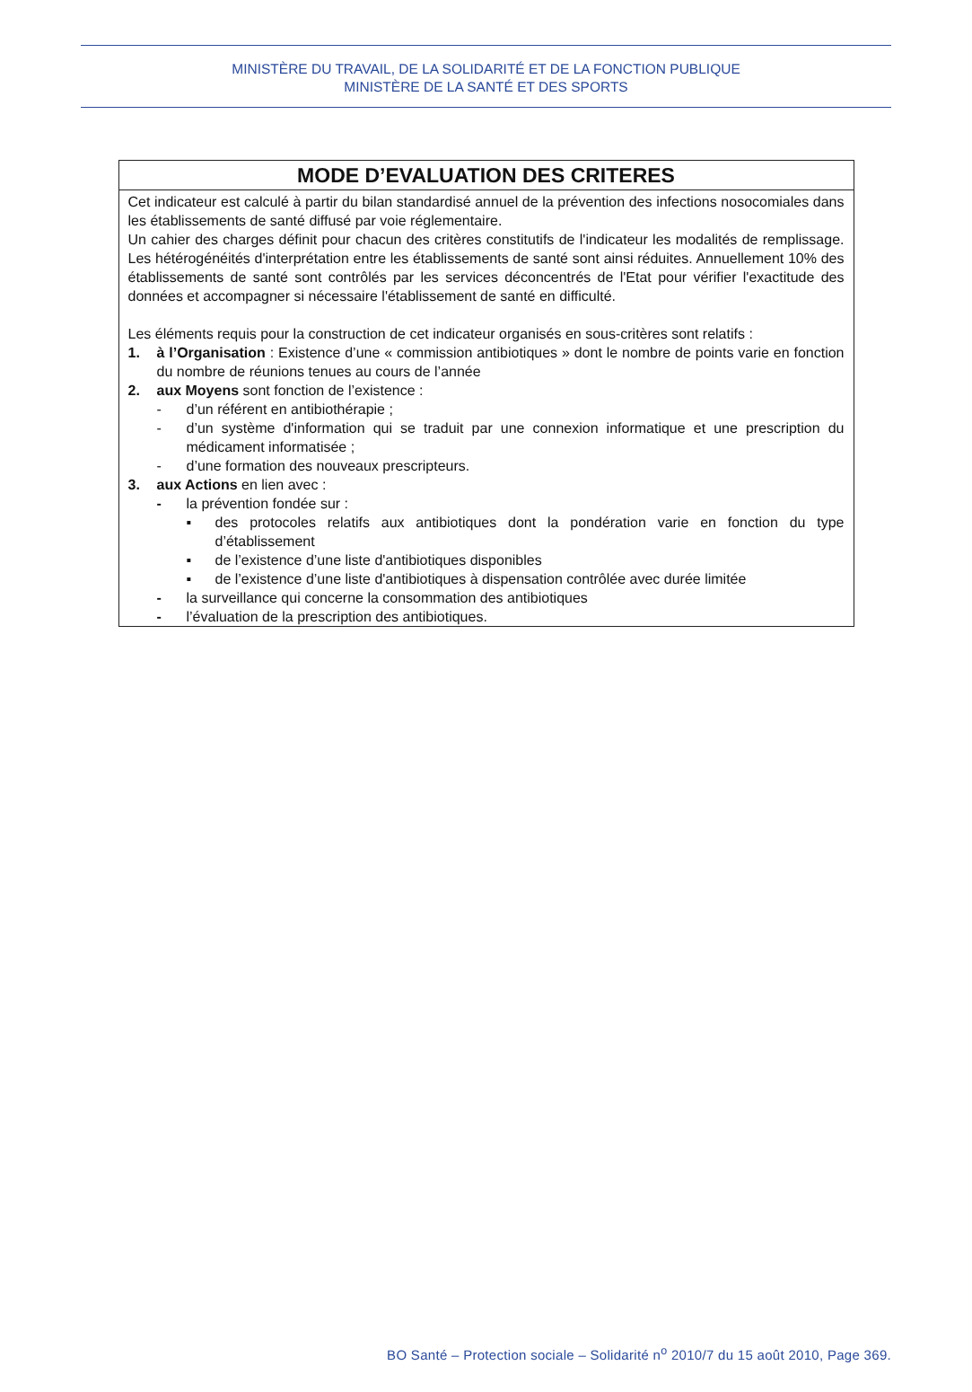MINISTÈRE DU TRAVAIL, DE LA SOLIDARITÉ ET DE LA FONCTION PUBLIQUE
MINISTÈRE DE LA SANTÉ ET DES SPORTS
| MODE D’EVALUATION DES CRITERES |
| --- |
| Cet indicateur est calculé à partir du bilan standardisé annuel de la prévention des infections nosocomiales dans les établissements de santé diffusé par voie réglementaire. Un cahier des charges définit pour chacun des critères constitutifs de l'indicateur les modalités de remplissage. Les hétérogénéités d'interprétation entre les établissements de santé sont ainsi réduites. Annuellement 10% des établissements de santé sont contrôlés par les services déconcentrés de l'Etat pour vérifier l'exactitude des données et accompagner si nécessaire l'établissement de santé en difficulté. Les éléments requis pour la construction de cet indicateur organisés en sous-critères sont relatifs : 1. à l’Organisation : Existence d’une « commission antibiotiques » dont le nombre de points varie en fonction du nombre de réunions tenues au cours de l’année 2. aux Moyens sont fonction de l’existence : - d’un référent en antibiothérapie ; - d’un système d'information qui se traduit par une connexion informatique et une prescription du médicament informatisée ; - d’une formation des nouveaux prescripteurs. 3. aux Actions en lien avec : - la prévention fondée sur : ▪ des protocoles relatifs aux antibiotiques dont la pondération varie en fonction du type d’établissement ▪ de l’existence d’une liste d'antibiotiques disponibles ▪ de l’existence d’une liste d'antibiotiques à dispensation contrôlée avec durée limitée - la surveillance qui concerne la consommation des antibiotiques - l’évaluation de la prescription des antibiotiques. |
BO Santé – Protection sociale – Solidarité n<sup>o</sup> 2010/7 du 15 août 2010, Page 369.